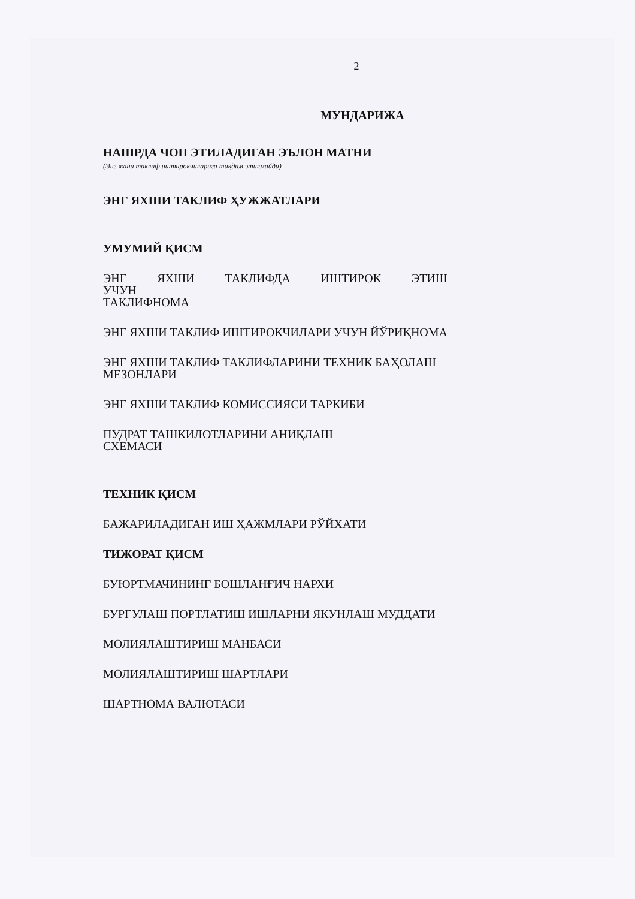2
МУНДАРИЖА
НАШРДА ЧОП ЭТИЛАДИГАН ЭЪЛОН МАТНИ
(Энг яхши таклиф иштирокчиларига тақдим этилмайди)
ЭНГ ЯХШИ ТАКЛИФ ҲУЖЖАТЛАРИ
УМУМИЙ ҚИСМ
ЭНГ ЯХШИ ТАКЛИФДА ИШТИРОК ЭТИШ УЧУН
ТАКЛИФНОМА
ЭНГ ЯХШИ ТАКЛИФ ИШТИРОКЧИЛАРИ УЧУН ЙЎРИҚНОМА
ЭНГ ЯХШИ ТАКЛИФ ТАКЛИФЛАРИНИ ТЕХНИК БАҲОЛАШ МЕЗОНЛАРИ
ЭНГ ЯХШИ ТАКЛИФ КОМИССИЯСИ ТАРКИБИ
ПУДРАТ ТАШКИЛОТЛАРИНИ АНИҚЛАШ
СХЕМАСИ
ТЕХНИК ҚИСМ
БАЖАРИЛАДИГАН ИШ ҲАЖМЛАРИ РЎЙХАТИ
ТИЖОРАТ ҚИСМ
БУЮРТМАЧИНИНГ БОШЛАНҒИЧ НАРХИ
БУРГУЛАШ ПОРТЛАТИШ ИШЛАРНИ ЯКУНЛАШ МУДДАТИ
МОЛИЯЛАШТИРИШ МАНБАСИ
МОЛИЯЛАШТИРИШ ШАРТЛАРИ
ШАРТНОМА ВАЛЮТАСИ